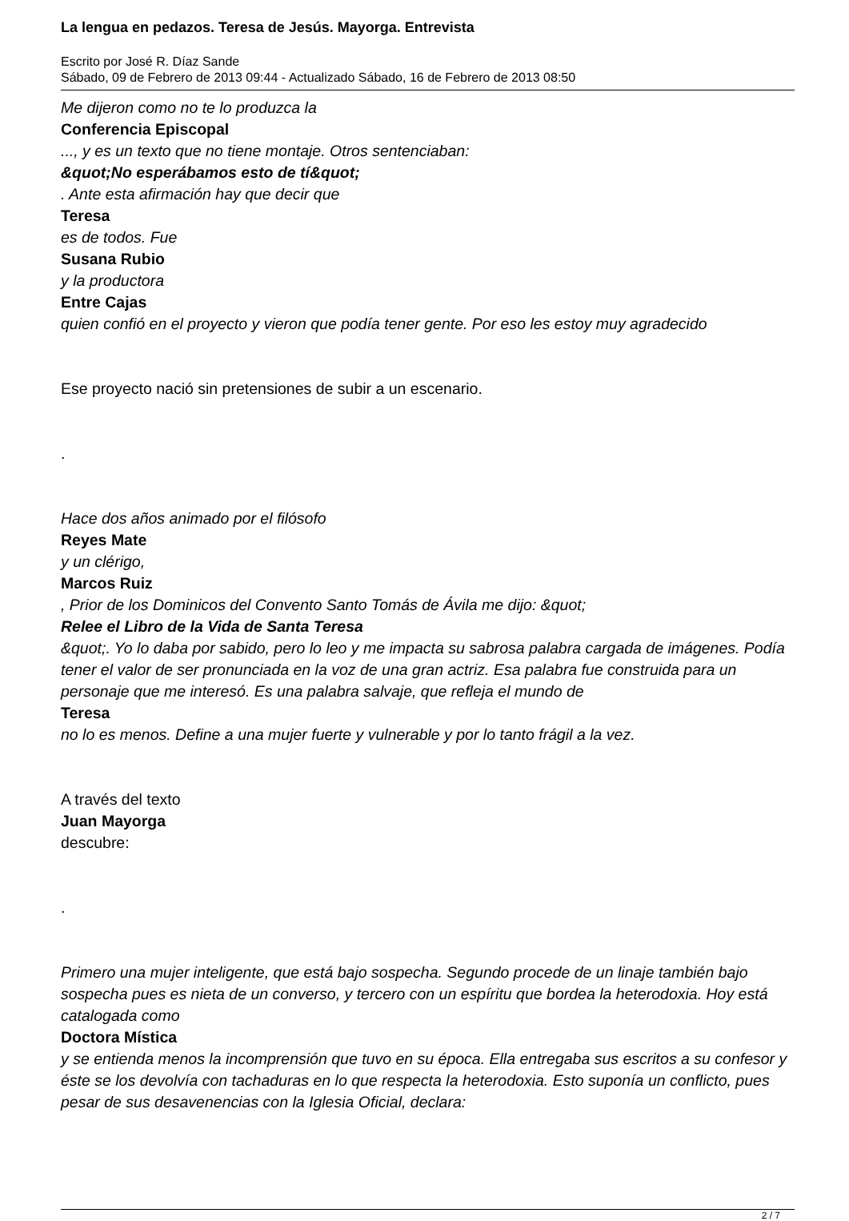La lengua en pedazos. Teresa de Jesús. Mayorga. Entrevista
Escrito por José R. Díaz Sande
Sábado, 09 de Febrero de 2013 09:44 - Actualizado Sábado, 16 de Febrero de 2013 08:50
Me dijeron como no te lo produzca la
Conferencia Episcopal
..., y es un texto que no tiene montaje. Otros sentenciaban:
&quot;No esperábamos esto de tí&quot;
. Ante esta afirmación hay que decir que
Teresa
es de todos. Fue
Susana Rubio
y la productora
Entre Cajas
quien confió en el proyecto y vieron que podía tener gente. Por eso les estoy muy agradecido
Ese proyecto nació sin pretensiones de subir a un escenario.
.
Hace dos años animado por el filósofo
Reyes Mate
y un clérigo,
Marcos Ruiz
, Prior de los Dominicos del Convento Santo Tomás de Ávila me dijo: &quot;
Relee el Libro de la Vida de Santa Teresa
&quot;. Yo lo daba por sabido, pero lo leo y me impacta su sabrosa palabra cargada de imágenes. Podía tener el valor de ser pronunciada en la voz de una gran actriz. Esa palabra fue construida para un personaje que me interesó. Es una palabra salvaje, que refleja el mundo de
Teresa
no lo es menos. Define a una mujer fuerte y vulnerable y por lo tanto frágil a la vez.
A través del texto
Juan Mayorga
descubre:
.
Primero una mujer inteligente, que está bajo sospecha. Segundo procede de un linaje también bajo sospecha pues es nieta de un converso, y tercero con un espíritu que bordea la heterodoxia. Hoy está catalogada como
Doctora Mística
y se entienda menos la incomprensión que tuvo en su época. Ella entregaba sus escritos a su confesor y éste se los devolvía con tachaduras en lo que respecta la heterodoxia. Esto suponía un conflicto, pues pesar de sus desavenencias con la Iglesia Oficial, declara:
2 / 7